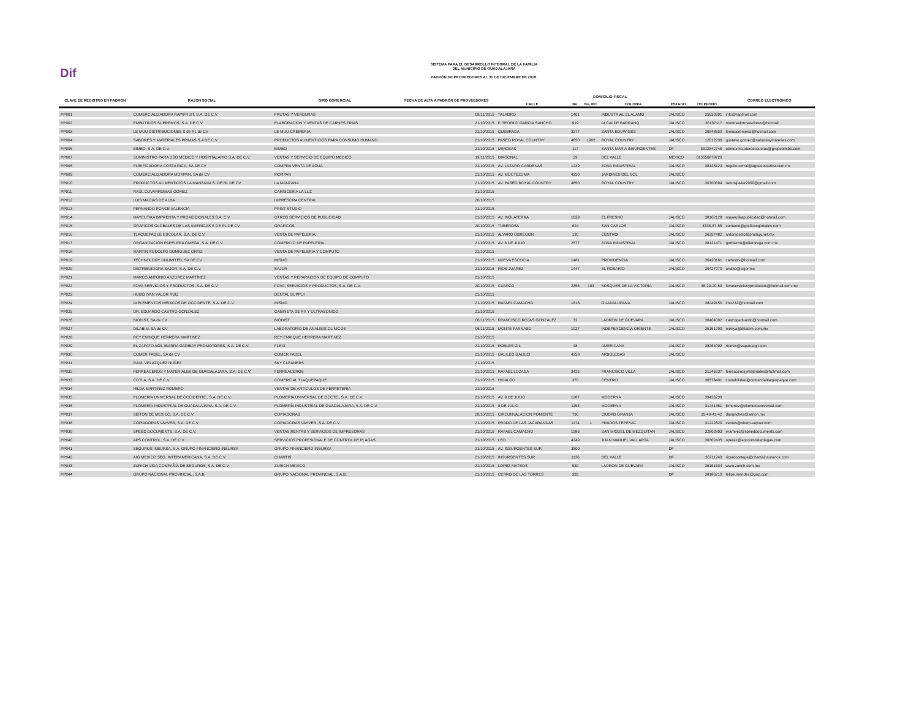Dif
SISTEMA PARA EL DESARROLLO INTEGRAL DE LA FAMILIA
DEL MUNICIPIO DE GUADALAJARA
PADRÓN DE PROVEEDORES AL 31 DE DICIEMBRE DE 2018.
| CLAVE DE REGISTRO EN PADRÓN | RAZON SOCIAL | GIRO COMERCIAL | FECHA DE ALTA A PADRÓN DE PROVEEDORES | DOMICILIO FISCAL | | | | | | CORREO ELECTRÓNICO |
| --- | --- | --- | --- | --- | --- | --- | --- | --- | --- | --- |
| | | | | CALLE | No. | No. INT. | COLONIA | ESTADO | TELEFONO | |
| PP001 | COMERCIALIZADORA RAPIFRUIT, S.A. DE C.V. | FRUTAS Y VERDURAS | 09/11/2015 | TALADRO | 1461 | | INDUSTRIAL EL ALAMO | JALISCO | 35630991 | info@rapifruit.com |
| PP002 | EMBUTIDOS SUPREMOS, S.A. DE C.V. | ELABORACION Y VENTAS DE CARNES FRIAS | 21/10/2015 | F. TEOFILO GARCIA SANCHO | 919 | | ALCALDE BARRANQ | JALISCO | 36137117 | montrealproveedores@hotmail |
| PP003 | LE MUU DISTRIBUCIONES S de RL de CV | LE MUU CREMERIA | 21/10/2015 | QUEBRADA | 3277 | | SANTA EDUWIGES | JALISCO | 36848550 | lemuucremeria@hotmail.com |
| PP004 | SABORES Y MATERIALES PRIMAS S.A DE C.V. | PRODUCTOS ALIMENTICIOS PARA CONSUMO HUMANO | 21/10/2015 | PASEO ROYAL COUNTRY | 4650 | 1902 | ROYAL COUNTRY | JALISCO | 12012236 | gustavo.gomez@saboresymaterias.com |
| PP005 | BIMBO, S.A. DE C.V. | BIMBO | 21/10/2015 | MIMOSAS | 117 | | SANTA MARIA INSURGENTES | DF | 3312842746 | obmexmo.oteroescuelas@grupobimbo.com |
| PP007 | SUMINISTRO PARA USO MEDICO Y HOSPITALARIO S.A. DE C.V. | VENTAS Y SERVICIO DE EQUIPO MEDICO | 19/11/2015 | DIAGONAL | 29 | | DEL VALLE | MEXICO | 015556878720 | |
| PP008 | PURIFICADORA COSTA RICA, SA DE CV | COMPRA VENTA DE AGUA | 21/10/2015 | AV. LAZARO CARDENAS | 1249 | | ZONA INDUSTRIAL | JALISCO | 38128124 | rogelio.corral@aguacostarica.com.mx |
| PP009 | COMERCIALIZADORA MORPAN, SA de CV | MORPAN | 21/10/2015 | AV. MOCTEZUMA | 4350 | | JARDINES DEL SOL | JALISCO | | |
| PP010 | PRODUCTOS ALIMENTICIOS LA MANZANA S. DE RL DE CV | LA MANZANA | 21/10/2015 | AV. PASEO ROYAL COUNTRY | 4650 | | ROYAL COUNTRY | JALISCO | 30700694 | ramosjavier2000@gmail.com |
| PP011 | RAÚL COVARRUBIAS GOMEZ | CARNICERIA LA LUZ | 21/10/2015 | | | | | | | |
| PP012 | LUIS MACIAS DE ALBA | IMPRESORA CENTRAL | 20/10/2015 | | | | | | | |
| PP013 | FERNANDO PONCE VALENCIA | PRINT STUDIO | 21/10/2015 | | | | | | | |
| PP014 | MAYEUTIKA IMPRENTA Y PROMOCIONALES S.A. C.V. | OTROS SERVICIOS DE PUBLICIDAD | 21/10/2015 | AV. INGLATERRA | 1639 | | EL FRESNO | JALISCO | 38102128 | mayeutikapublicidad@hotmail.com |
| PP015 | GRAFICOS GLOBALES DE LAS AMERICAS S DE RL DE CV | GRAFICOS | 20/10/2015 | TUBEROSA | 624 | | SAN CARLOS | JALISCO | 3335-67-55 | contacto@graficosglobales.com |
| PP016 | TLAQUEPAQUE ESCOLAR, S.A. DE C.V. | VENTA DE PAPELERIA. | 21/10/2015 | ALVARO OBREGON | 130 | | CENTRO | JALISCO | 36357482 | antoniosolo@prodigy.net.mx |
| PP017 | ORGANIZACIÓN PAPELERA OMEGA, S.A. DE C.V. | COMERCIO DE PAPELERIA. | 21/10/2015 | AV. 8 DE JULIO | 2577 | | ZONA INDUSTRIAL | JALISCO | 38121471 | gorbierno@ofientrega.com.mx |
| PP018 | MARTIN RODOLFO DOMIGUEZ ORTIZ | VENTA DE PAPELERIA Y COMPUTO | 21/10/2015 | | | | | | | |
| PP019 | TECHNOLOGY UNLIMITED, SA DE CV | MISMO | 21/10/2015 | NUEVA ESCOCIA | 1481 | | PROVIDENCIA | JALISCO | 36420161 | carlostrv@hotmail.com |
| PP020 | DISTRIBUIDORA SAJOR, S.A. DE C.V. | SAJOR | 21/10/2015 | RIOS JUAREZ | 1447 | | EL ROSARIO | JALISCO | 39427070 | arubio@sajor.mx |
| PP021 | MARCO ANTONIO ANZUREZ MARTÍNEZ | VENTAS Y REPARACION DE EQUIPO DE COMPUTO | 21/10/2015 | | | | | | | |
| PP022 | FOVA SERVICIOS Y PRODUCTOS, S.A. DE C.V. | FOVA, SERVICIOS Y PRODUCTOS, S.A. DE C.V. | 20/10/2015 | CUARZO | 2356 | 103 | BOSQUES DE LA VICTORIA | JALISCO | 36-23-20-59 | fovaserviciosyproductos@hotmail.com.mx |
| PP023 | HUGO IVAN VALOR RUIZ | DENTAL SUPPLY | 21/10/2015 | | | | | | | |
| PP024 | IMPLEMENTOS MEDICOS DE OCCIDENTE, S.A. DE C.V. | MISMO | 21/10/2015 | RAFAEL CAMACHO | 1818 | | GUADALUPANA | JALISCO | 38249150 | imo232@hotmail.com |
| PP025 | DR. EDUARDO CASTRO GONZALEZ | GABINETA DE RX Y ULTRASONIDO | 21/10/2015 | | | | | | | |
| PP026 | BIODIST, SA de CV | BIODIST | 06/11/2015 | FRANCISCO ROJAS GONZALEZ | 72 | | LADRON DE GUEVARA | JALISCO | 36404092 | castrogeduardo@hotmail.com |
| PP027 | DILABIM, SA de CV | LABORATORIO DE ANALISIS CLINICOS | 06/11/2015 | MONTE PARNASO | 1027 | | INDEPENDENCIA ORIENTE | JALISCO | 36151790 | mireya@dilabim.com.mx |
| PP028 | REY ENRIQUE HERRERA MARTINEZ | REY ENRIQUE HERRERA MARTINEZ | 21/10/2015 | | | | | | | |
| PP029 | EL ZAPATO AGIL IBARRA GARIBAY PROMOTORES, S.A. DE C.V. | FLEXI | 21/10/2015 | ROBLES GIL | 48 | | AMERICANA | JALISCO | 38264092 | rtorres@zapatoagil.com |
| PP030 | COMER FADEL, SA de CV | COMER FADEL | 21/10/2015 | GALILEO GALILEI | 4358 | | ARBOLEDAS | JALISCO | | |
| PP031 | RAUL VELAZQUEZ NUÑEZ | SKY CLEANERS | 21/10/2015 | | | | | | | |
| PP032 | FERREACEROS Y MATERIALES DE GUADALAJARA, S.A. DE C.V. | FERREACEROS | 21/10/2015 | RAFAEL LOZADA | 3425 | | FRANCISCO VILLA | JALISCO | 31246237 | ferreacerosymateriales@hotmail.com |
| PP033 | COTLA, S.A. DE C.V. | COMERCIAL TLAQUEPAQUE | 21/10/2015 | HIDALGO | 370 | | CENTRO | JALISCO | 36578401 | contabilidad@comercialtlaquepaque.com |
| PP034 | HILDA MARTINEZ ROMERO | VENTAS DE ARTICULOS DE FERRETERIA | 21/10/2015 | | | | | | | |
| PP035 | PLOMERÍA UNIVERSAL DE OCCIDENTE., S.A. DE C.V. | PLOMERÍA UNIVERSAL DE OCCTE., S.A. DE C.V. | 21/10/2015 | AV. 8 DE JULIO | 1287 | | MODERNA | JALISCO | 39426230 | |
| PP036 | PLOMERÍA INDUSTRIAL DE GUADALAJARA, S.A. DE C.V. | PLOMERÍA INDUSTRIAL DE GUADALAJARA, S.A. DE C.V. | 21/10/2015 | 8 DE JULIO | 1153 | | MODERNA | JALISCO | 31241361 | ljimenez@plomeriauniversal.com |
| PP037 | SEITON DE MEXICO, S.A. DE C.V. | COPIADORAS | 20/10/2015 | CIRCUNVALACION PONIENTE | 790 | | CIUDAD GRANJA | JALISCO | 35-40-41-42 | dasanchez@seiton.mx |
| PP038 | COPIADORAS VAYVER, S.A. DE C.V. | COPIADORAS VAYVER, S.A. DE C.V. | 21/10/2015 | PRADO DE LAS JACARANDAS | 1174 | 1 | PRADOS TEPEYAC | JALISCO | 31222820 | ventas@sharp-vayver.com |
| PP039 | SPEED DOCUMENTS, S.A. DE C.V. | VENTAS,RENTAS Y SERVICIOS DE IMPRESORAS | 21/10/2015 | RAFAEL CAMACHO | 1586 | | SAN MIGUEL DE MEZQUITAN | JALISCO | 32802803 | eramirez@speeddocuments.com |
| PP040 | APS CONTROL, S.A. DE C.V. | SERVICIOS PROFESIONALE DE CONTROL DE PLAGAS | 21/10/2015 | LEO | 4249 | | JUAN MANUEL VALLARTA | JALISCO | 36302435 | operez@apcontroldeplagas.com |
| PP041 | SEGUROS INBURSA, S.A. GRUPO FINANCIERO INBURSA | GRUPO FINANCIERO INBURSA | 21/10/2015 | AV. INSURGENTES SUR | 3500 | | | DF | | |
| PP042 | AIG MEXICO SEG. INTERAMERICANA, S.A. DE C.V. | CHARTIS | 21/10/2015 | INSURGENTES SUR | 1136 | | DEL VALLE | DF | 36711240 | ricardoortega@chartisinsurance.com |
| PP043 | ZURICH VIDA COMPAÑÍA DE SEGUROS, S.A. DE C.V. | ZURICH MEXICO | 21/10/2015 | LOPEZ MATEOS | 530 | | LADRON DE GUEVARA | JALISCO | 36161634 | www.zurich.com.mx |
| PP044 | GRUPO NACIONAL PROVINCIAL, S.A.B. | GRUPO NACIONAL PROVINCIAL, S.A.B. | 21/10/2015 | CERRO DE LAS TORRES | 395 | | | DF | 38186210 | felipe.mendez@gnp.com |